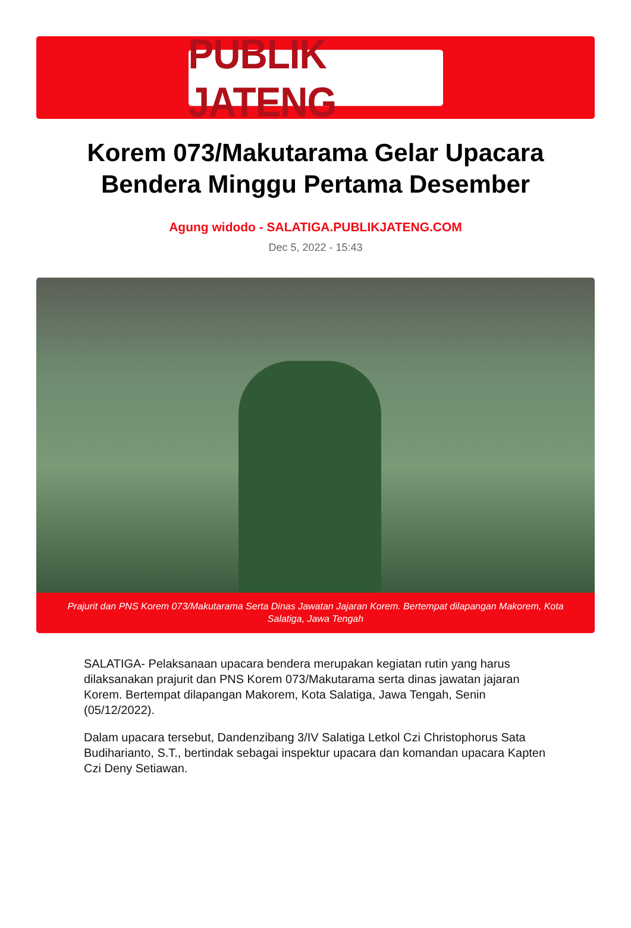PUBLIK JATENG
Korem 073/Makutarama Gelar Upacara Bendera Minggu Pertama Desember
Agung widodo - SALATIGA.PUBLIKJATENG.COM
Dec 5, 2022 - 15:43
Prajurit dan PNS Korem 073/Makutarama Serta Dinas Jawatan Jajaran Korem. Bertempat dilapangan Makorem, Kota Salatiga, Jawa Tengah
SALATIGA- Pelaksanaan upacara bendera merupakan kegiatan rutin yang harus dilaksanakan prajurit dan PNS Korem 073/Makutarama serta dinas jawatan jajaran Korem. Bertempat dilapangan Makorem, Kota Salatiga, Jawa Tengah, Senin (05/12/2022).
Dalam upacara tersebut, Dandenzibang 3/IV Salatiga Letkol Czi Christophorus Sata Budiharianto, S.T., bertindak sebagai inspektur upacara dan komandan upacara Kapten Czi Deny Setiawan.